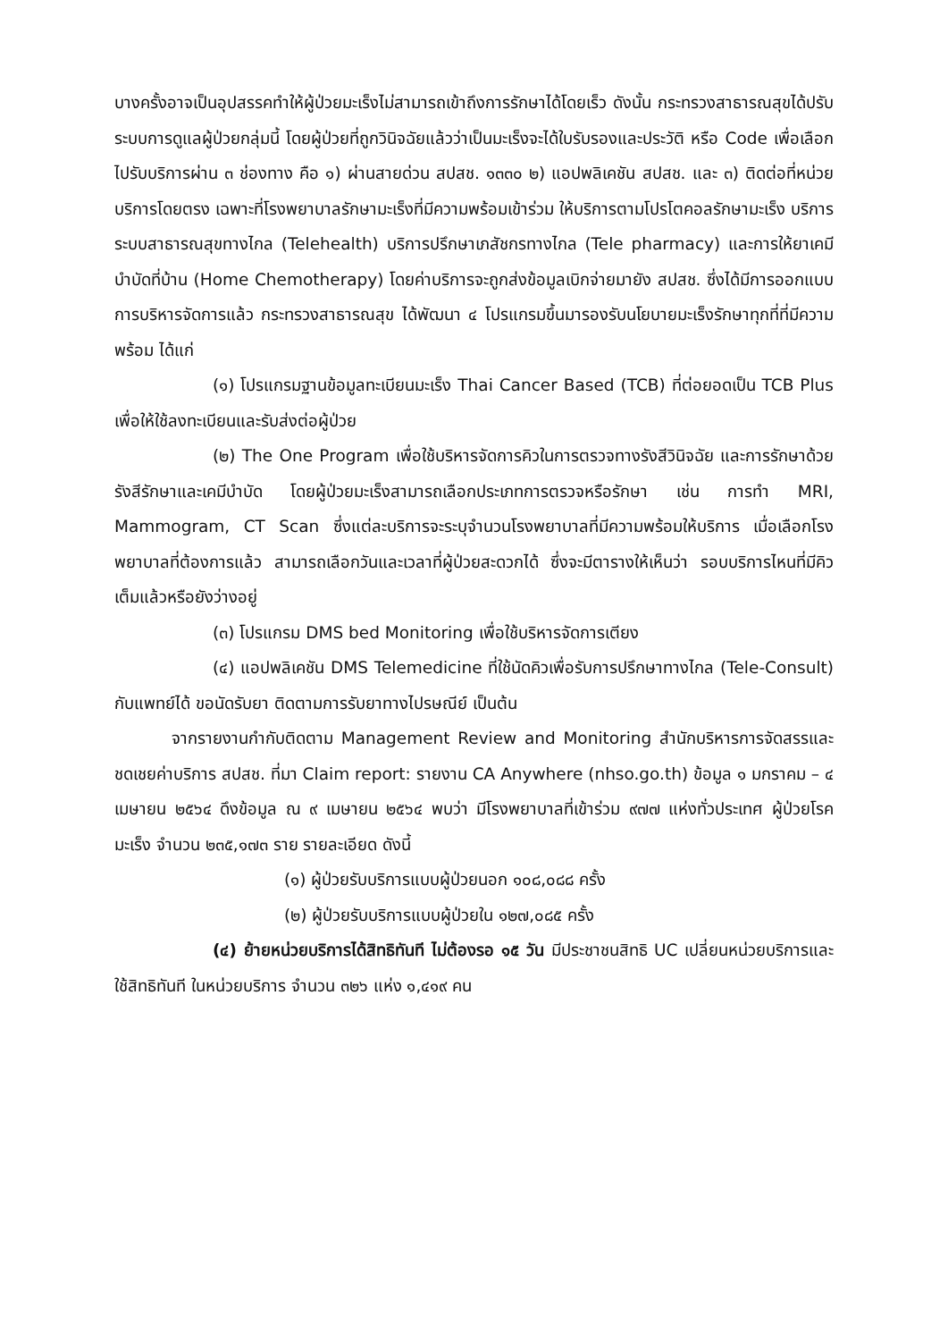บางครั้งอาจเป็นอุปสรรคทำให้ผู้ป่วยมะเร็งไม่สามารถเข้าถึงการรักษาได้โดยเร็ว ดังนั้น กระทรวงสาธารณสุขได้ปรับระบบการดูแลผู้ป่วยกลุ่มนี้ โดยผู้ป่วยที่ถูกวินิจฉัยแล้วว่าเป็นมะเร็งจะได้ใบรับรองและประวัติ หรือ Code เพื่อเลือกไปรับบริการผ่าน ๓ ช่องทาง คือ ๑) ผ่านสายด่วน สปสช. ๑๓๓๐ ๒) แอปพลิเคชัน สปสช. และ ๓) ติดต่อที่หน่วยบริการโดยตรง เฉพาะที่โรงพยาบาลรักษามะเร็งที่มีความพร้อมเข้าร่วม ให้บริการตามโปรโตคอลรักษามะเร็ง บริการระบบสาธารณสุขทางไกล (Telehealth) บริการปรึกษาเภสัชกรทางไกล (Tele pharmacy) และการให้ยาเคมีบำบัดที่บ้าน (Home Chemotherapy) โดยค่าบริการจะถูกส่งข้อมูลเบิกจ่ายมายัง สปสช. ซึ่งได้มีการออกแบบการบริหารจัดการแล้ว กระทรวงสาธารณสุข ได้พัฒนา ๔ โปรแกรมขึ้นมารองรับนโยบายมะเร็งรักษาทุกที่ที่มีความพร้อม ได้แก่
(๑) โปรแกรมฐานข้อมูลทะเบียนมะเร็ง Thai Cancer Based (TCB) ที่ต่อยอดเป็น TCB Plus เพื่อให้ใช้ลงทะเบียนและรับส่งต่อผู้ป่วย
(๒) The One Program เพื่อใช้บริหารจัดการคิวในการตรวจทางรังสีวินิจฉัย และการรักษาด้วยรังสีรักษาและเคมีบำบัด โดยผู้ป่วยมะเร็งสามารถเลือกประเภทการตรวจหรือรักษา เช่น การทำ MRI, Mammogram, CT Scan ซึ่งแต่ละบริการจะระบุจำนวนโรงพยาบาลที่มีความพร้อมให้บริการ เมื่อเลือกโรงพยาบาลที่ต้องการแล้ว สามารถเลือกวันและเวลาที่ผู้ป่วยสะดวกได้ ซึ่งจะมีตารางให้เห็นว่า รอบบริการไหนที่มีคิวเต็มแล้วหรือยังว่างอยู่
(๓) โปรแกรม DMS bed Monitoring เพื่อใช้บริหารจัดการเตียง
(๔) แอปพลิเคชัน DMS Telemedicine ที่ใช้นัดคิวเพื่อรับการปรึกษาทางไกล (Tele-Consult) กับแพทย์ได้ ขอนัดรับยา ติดตามการรับยาทางไปรษณีย์ เป็นต้น
จากรายงานกำกับติดตาม Management Review and Monitoring สำนักบริหารการจัดสรรและชดเชยค่าบริการ สปสช. ที่มา Claim report: รายงาน CA Anywhere (nhso.go.th) ข้อมูล ๑ มกราคม – ๔ เมษายน ๒๕๖๔ ดึงข้อมูล ณ ๙ เมษายน ๒๕๖๔ พบว่า มีโรงพยาบาลที่เข้าร่วม ๙๗๗ แห่งทั่วประเทศ ผู้ป่วยโรคมะเร็ง จำนวน ๒๓๕,๑๗๓ ราย รายละเอียด ดังนี้
(๑) ผู้ป่วยรับบริการแบบผู้ป่วยนอก ๑๐๘,๐๘๘ ครั้ง
(๒) ผู้ป่วยรับบริการแบบผู้ป่วยใน ๑๒๗,๐๘๕ ครั้ง
(๔) ย้ายหน่วยบริการได้สิทธิทันที ไม่ต้องรอ ๑๕ วัน มีประชาชนสิทธิ UC เปลี่ยนหน่วยบริการและใช้สิทธิทันที ในหน่วยบริการ จำนวน ๓๒๖ แห่ง ๑,๔๑๙ คน